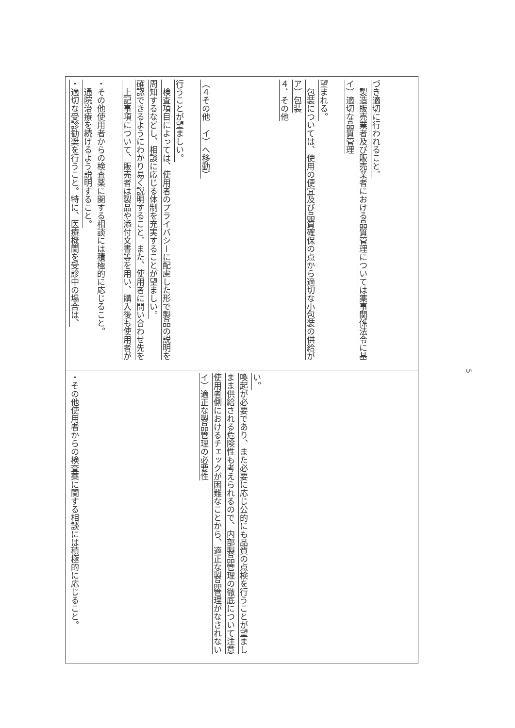| ・適切な受診勧奨を行うこと。特に、医療機関を受診中の場合は、 通院治療を続けるよう説明すること。 ・その他使用者からの検査薬に関する相談には積極的に応じること。 上記事項について、販売者は製品や添付文書等を用い、購入後も使用者が確認できるようにわかり易く説明すること。また、使用者に問い合わせ先を周知するなどし、相談に応じる体制を充実することが望ましい。 検査項目によっては、使用者のプライバシーに配慮した形で製品の説明を行うことが望ましい。 （４その他 イ）へ移動） ４．その他 ア）包装 包装については、使用の便宜及び品質確保の点から適切な小包装の供給が望まれる。 イ）適切な品質管理 製造販売業者及び販売業者における品質管理については薬事関係法令に基づき適切に行われること。 | ・その他使用者からの検査薬に関する相談には積極的に応じること。 イ）適正な製品管理の必要性 使用者側におけるチェックが困難なことから、適正な製品管理がなされないまま供給される危険性も考えられるので、内部製品管理の徹底について注意喚起が必要であり、また必要に応じ公的にも品質の点検を行うことが望ましい。 |
5